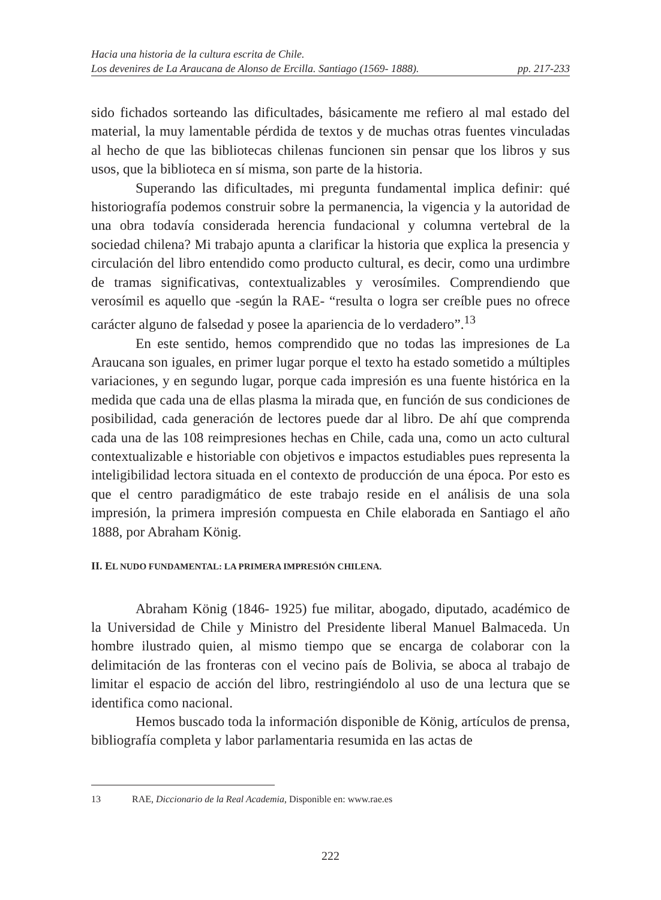Hacia una historia de la cultura escrita de Chile.
Los devenires de La Araucana de Alonso de Ercilla. Santiago (1569- 1888). pp. 217-233
sido fichados sorteando las dificultades, básicamente me refiero al mal estado del material, la muy lamentable pérdida de textos y de muchas otras fuentes vinculadas al hecho de que las bibliotecas chilenas funcionen sin pensar que los libros y sus usos, que la biblioteca en sí misma, son parte de la historia.
Superando las dificultades, mi pregunta fundamental implica definir: qué historiografía podemos construir sobre la permanencia, la vigencia y la autoridad de una obra todavía considerada herencia fundacional y columna vertebral de la sociedad chilena? Mi trabajo apunta a clarificar la historia que explica la presencia y circulación del libro entendido como producto cultural, es decir, como una urdimbre de tramas significativas, contextualizables y verosímiles. Comprendiendo que verosímil es aquello que -según la RAE- “resulta o logra ser creíble pues no ofrece carácter alguno de falsedad y posee la apariencia de lo verdadero”.<sup>13</sup>
En este sentido, hemos comprendido que no todas las impresiones de La Araucana son iguales, en primer lugar porque el texto ha estado sometido a múltiples variaciones, y en segundo lugar, porque cada impresión es una fuente histórica en la medida que cada una de ellas plasma la mirada que, en función de sus condiciones de posibilidad, cada generación de lectores puede dar al libro. De ahí que comprenda cada una de las 108 reimpresiones hechas en Chile, cada una, como un acto cultural contextualizable e historiable con objetivos e impactos estudiables pues representa la inteligibilidad lectora situada en el contexto de producción de una época. Por esto es que el centro paradigmático de este trabajo reside en el análisis de una sola impresión, la primera impresión compuesta en Chile elaborada en Santiago el año 1888, por Abraham König.
II. EL NUDO FUNDAMENTAL: LA PRIMERA IMPRESIÓN CHILENA.
Abraham König (1846- 1925) fue militar, abogado, diputado, académico de la Universidad de Chile y Ministro del Presidente liberal Manuel Balmaceda. Un hombre ilustrado quien, al mismo tiempo que se encarga de colaborar con la delimitación de las fronteras con el vecino país de Bolivia, se aboca al trabajo de limitar el espacio de acción del libro, restringiéndolo al uso de una lectura que se identifica como nacional.
Hemos buscado toda la información disponible de König, artículos de prensa, bibliografía completa y labor parlamentaria resumida en las actas de
13 RAE, Diccionario de la Real Academia, Disponible en: www.rae.es
222